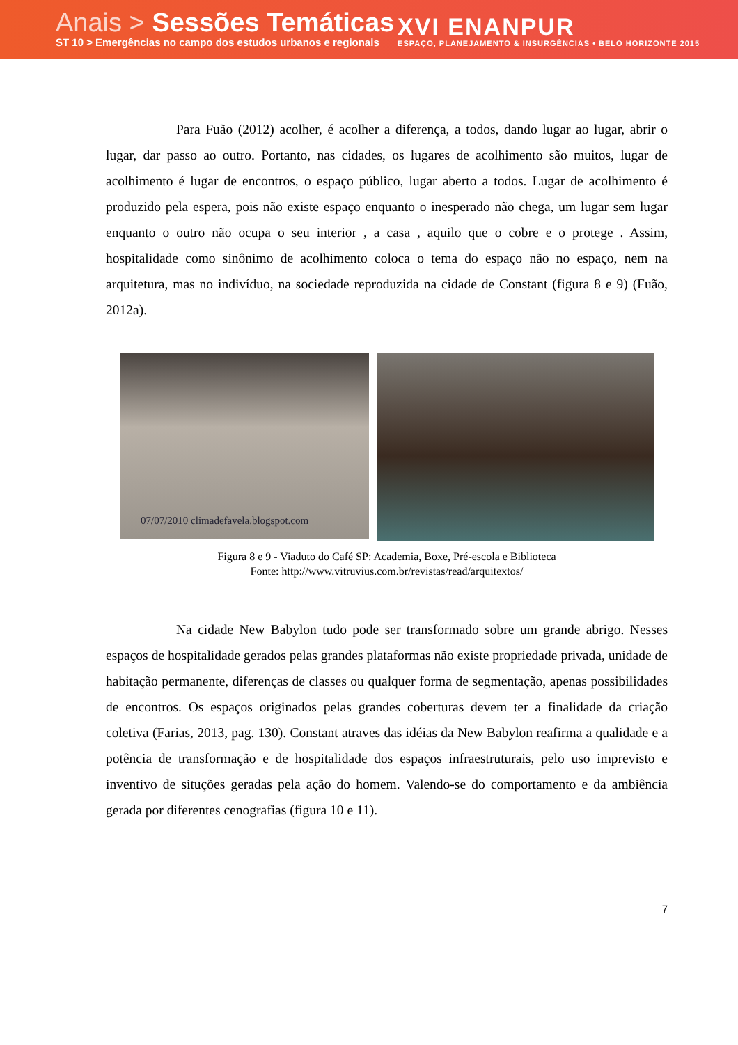Anais > Sessões Temáticas
ST 10 > Emergências no campo dos estudos urbanos e regionais
XVI ENANPUR
ESPAÇO, PLANEJAMENTO & INSURGÊNCIAS • BELO HORIZONTE 2015
Para Fuão (2012) acolher, é acolher a diferença, a todos, dando lugar ao lugar, abrir o lugar, dar passo ao outro. Portanto, nas cidades, os lugares de acolhimento são muitos, lugar de acolhimento é lugar de encontros, o espaço público, lugar aberto a todos. Lugar de acolhimento é produzido pela espera, pois não existe espaço enquanto o inesperado não chega, um lugar sem lugar enquanto o outro não ocupa o seu interior , a casa , aquilo que o cobre e o protege . Assim, hospitalidade como sinônimo de acolhimento coloca o tema do espaço não no espaço, nem na arquitetura, mas no indivíduo, na sociedade reproduzida na cidade de Constant (figura 8 e 9) (Fuão, 2012a).
07/07/2010 climadefavela.blogspot.com
Figura 8 e 9 - Viaduto do Café SP: Academia, Boxe, Pré-escola e Biblioteca
Fonte: http://www.vitruvius.com.br/revistas/read/arquitextos/
Na cidade New Babylon tudo pode ser transformado sobre um grande abrigo. Nesses espaços de hospitalidade gerados pelas grandes plataformas não existe propriedade privada, unidade de habitação permanente, diferenças de classes ou qualquer forma de segmentação, apenas possibilidades de encontros. Os espaços originados pelas grandes coberturas devem ter a finalidade da criação coletiva (Farias, 2013, pag. 130). Constant atraves das idéias da New Babylon reafirma a qualidade e a potência de transformação e de hospitalidade dos espaços infraestruturais, pelo uso imprevisto e inventivo de situções geradas pela ação do homem. Valendo-se do comportamento e da ambiência gerada por diferentes cenografias (figura 10 e 11).
7